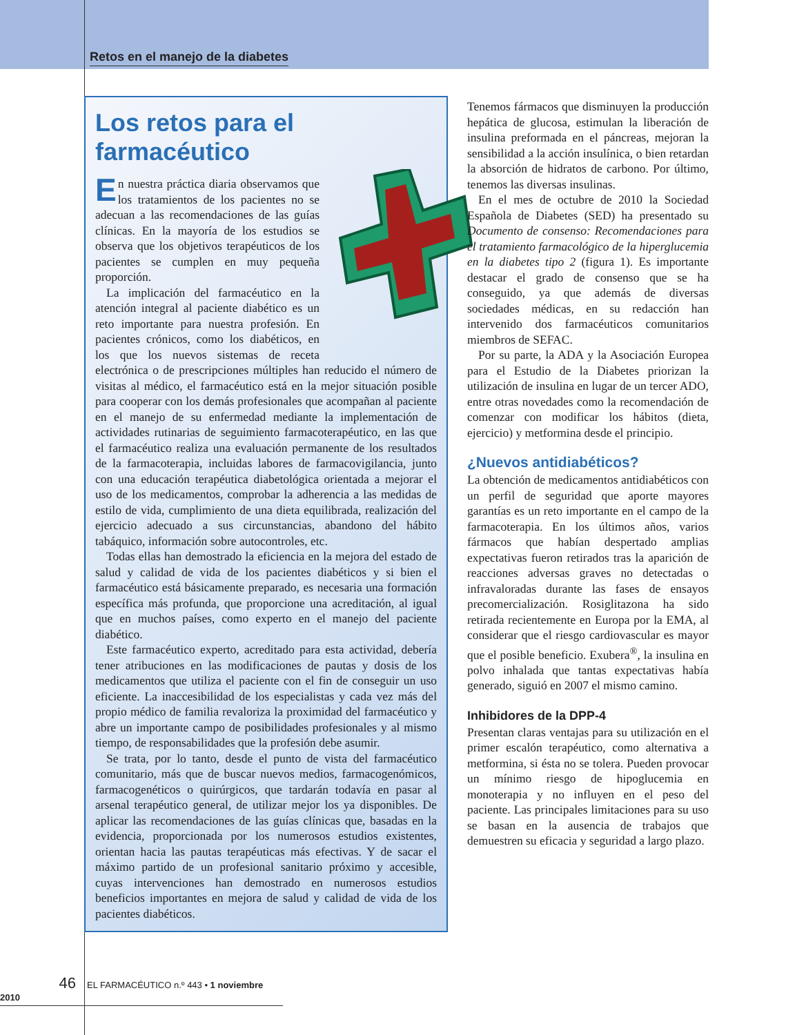Retos en el manejo de la diabetes
Los retos para el farmacéutico
En nuestra práctica diaria observamos que los tratamientos de los pacientes no se adecuan a las recomendaciones de las guías clínicas. En la mayoría de los estudios se observa que los objetivos terapéuticos de los pacientes se cumplen en muy pequeña proporción.
La implicación del farmacéutico en la atención integral al paciente diabético es un reto importante para nuestra profesión. En pacientes crónicos, como los diabéticos, en los que los nuevos sistemas de receta electrónica o de prescripciones múltiples han reducido el número de visitas al médico, el farmacéutico está en la mejor situación posible para cooperar con los demás profesionales que acompañan al paciente en el manejo de su enfermedad mediante la implementación de actividades rutinarias de seguimiento farmacoterapéutico, en las que el farmacéutico realiza una evaluación permanente de los resultados de la farmacoterapia, incluidas labores de farmacovigilancia, junto con una educación terapéutica diabetológica orientada a mejorar el uso de los medicamentos, comprobar la adherencia a las medidas de estilo de vida, cumplimiento de una dieta equilibrada, realización del ejercicio adecuado a sus circunstancias, abandono del hábito tabáquico, información sobre autocontroles, etc.
Todas ellas han demostrado la eficiencia en la mejora del estado de salud y calidad de vida de los pacientes diabéticos y si bien el farmacéutico está básicamente preparado, es necesaria una formación específica más profunda, que proporcione una acreditación, al igual que en muchos países, como experto en el manejo del paciente diabético.
Este farmacéutico experto, acreditado para esta actividad, debería tener atribuciones en las modificaciones de pautas y dosis de los medicamentos que utiliza el paciente con el fin de conseguir un uso eficiente. La inaccesibilidad de los especialistas y cada vez más del propio médico de familia revaloriza la proximidad del farmacéutico y abre un importante campo de posibilidades profesionales y al mismo tiempo, de responsabilidades que la profesión debe asumir.
Se trata, por lo tanto, desde el punto de vista del farmacéutico comunitario, más que de buscar nuevos medios, farmacogenómicos, farmacogenéticos o quirúrgicos, que tardarán todavía en pasar al arsenal terapéutico general, de utilizar mejor los ya disponibles. De aplicar las recomendaciones de las guías clínicas que, basadas en la evidencia, proporcionada por los numerosos estudios existentes, orientan hacia las pautas terapéuticas más efectivas. Y de sacar el máximo partido de un profesional sanitario próximo y accesible, cuyas intervenciones han demostrado en numerosos estudios beneficios importantes en mejora de salud y calidad de vida de los pacientes diabéticos.
Tenemos fármacos que disminuyen la producción hepática de glucosa, estimulan la liberación de insulina preformada en el páncreas, mejoran la sensibilidad a la acción insulínica, o bien retardan la absorción de hidratos de carbono. Por último, tenemos las diversas insulinas.
En el mes de octubre de 2010 la Sociedad Española de Diabetes (SED) ha presentado su Documento de consenso: Recomendaciones para el tratamiento farmacológico de la hiperglucemia en la diabetes tipo 2 (figura 1). Es importante destacar el grado de consenso que se ha conseguido, ya que además de diversas sociedades médicas, en su redacción han intervenido dos farmacéuticos comunitarios miembros de SEFAC.
Por su parte, la ADA y la Asociación Europea para el Estudio de la Diabetes priorizan la utilización de insulina en lugar de un tercer ADO, entre otras novedades como la recomendación de comenzar con modificar los hábitos (dieta, ejercicio) y metformina desde el principio.
¿Nuevos antidiabéticos?
La obtención de medicamentos antidiabéticos con un perfil de seguridad que aporte mayores garantías es un reto importante en el campo de la farmacoterapia. En los últimos años, varios fármacos que habían despertado amplias expectativas fueron retirados tras la aparición de reacciones adversas graves no detectadas o infravaloradas durante las fases de ensayos precomercialización. Rosiglitazona ha sido retirada recientemente en Europa por la EMA, al considerar que el riesgo cardiovascular es mayor que el posible beneficio. Exubera<sup>®</sup>, la insulina en polvo inhalada que tantas expectativas había generado, siguió en 2007 el mismo camino.
Inhibidores de la DPP-4
Presentan claras ventajas para su utilización en el primer escalón terapéutico, como alternativa a metformina, si ésta no se tolera. Pueden provocar un mínimo riesgo de hipoglucemia en monoterapia y no influyen en el peso del paciente. Las principales limitaciones para su uso se basan en la ausencia de trabajos que demuestren su eficacia y seguridad a largo plazo.
46 EL FARMACÉUTICO n.º 443 • 1 noviembre 2010